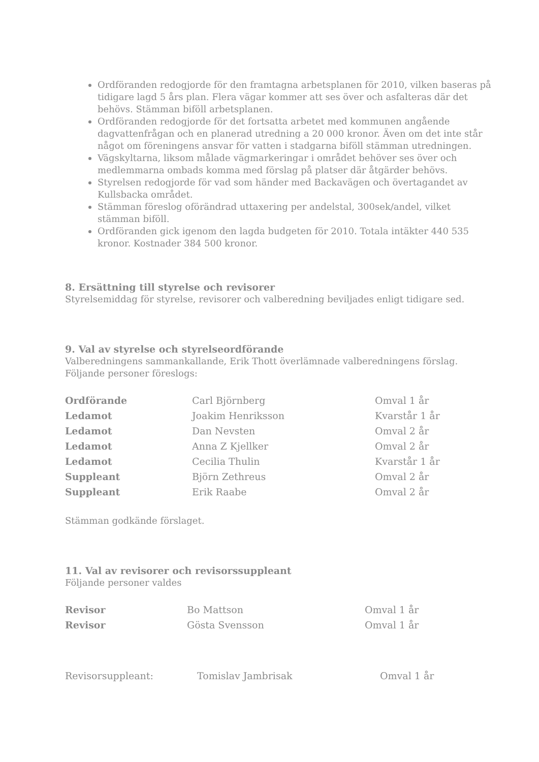Ordföranden redogjorde för den framtagna arbetsplanen för 2010, vilken baseras på tidigare lagd 5 års plan. Flera vägar kommer att ses över och asfalteras där det behövs. Stämman biföll arbetsplanen.
Ordföranden redogjorde för det fortsatta arbetet med kommunen angående dagvattenfrågan och en planerad utredning a 20 000 kronor. Även om det inte står något om föreningens ansvar för vatten i stadgarna biföll stämman utredningen.
Vägskyltarna, liksom målade vägmarkeringar i området behöver ses över och medlemmarna ombads komma med förslag på platser där åtgärder behövs.
Styrelsen redogjorde för vad som händer med Backavägen och övertagandet av Kullsbacka området.
Stämman föreslog oförändrad uttaxering per andelstal, 300sek/andel, vilket stämman biföll.
Ordföranden gick igenom den lagda budgeten för 2010. Totala intäkter 440 535 kronor. Kostnader 384 500 kronor.
8. Ersättning till styrelse och revisorer
Styrelsemiddag för styrelse, revisorer och valberedning beviljades enligt tidigare sed.
9. Val av styrelse och styrelseordförande
Valberedningens sammankallande, Erik Thott överlämnade valberedningens förslag. Följande personer föreslogs:
| Ordförande | Carl Björnberg | Omval 1 år |
| Ledamot | Joakim Henriksson | Kvarstår 1 år |
| Ledamot | Dan Nevsten | Omval 2 år |
| Ledamot | Anna Z Kjellker | Omval 2 år |
| Ledamot | Cecilia Thulin | Kvarstår 1 år |
| Suppleant | Björn Zethreus | Omval 2 år |
| Suppleant | Erik Raabe | Omval 2 år |
Stämman godkände förslaget.
11. Val av revisorer och revisorssuppleant
Följande personer valdes
| Revisor | Bo Mattson | Omval 1 år |
| Revisor | Gösta Svensson | Omval 1 år |
| Revisorsuppleant: | Tomislav Jambrisak | Omval 1 år |